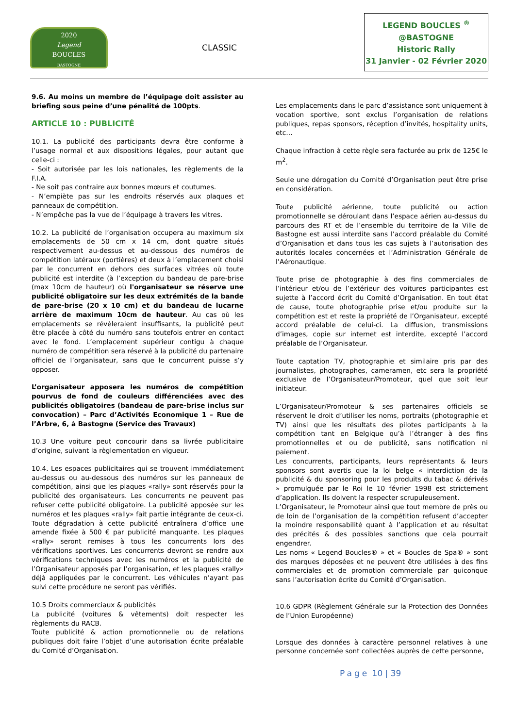2020
Legend
BOUCLES
BASTOGNE
CLASSIC
LEGEND BOUCLES <sup>®</sup>
@BASTOGNE
Historic Rally
31 Janvier - 02 Février 2020
9.6. Au moins un membre de l’équipage doit assister au briefing sous peine d’une pénalité de 100pts.
ARTICLE 10 : PUBLICITÉ
10.1. La publicité des participants devra être conforme à l’usage normal et aux dispositions légales, pour autant que celle-ci :
- Soit autorisée par les lois nationales, les règlements de la F.I.A.
- Ne soit pas contraire aux bonnes mœurs et coutumes.
- N’empiète pas sur les endroits réservés aux plaques et panneaux de compétition.
- N’empêche pas la vue de l’équipage à travers les vitres.
10.2. La publicité de l’organisation occupera au maximum six emplacements de 50 cm x 14 cm, dont quatre situés respectivement au-dessus et au-dessous des numéros de compétition latéraux (portières) et deux à l’emplacement choisi par le concurrent en dehors des surfaces vitrées où toute publicité est interdite (à l’exception du bandeau de pare-brise (max 10cm de hauteur) où l'organisateur se réserve une publicité obligatoire sur les deux extrémités de la bande de pare-brise (20 x 10 cm) et du bandeau de lucarne arrière de maximum 10cm de hauteur. Au cas où les emplacements se révèleraient insuffisants, la publicité peut être placée à côté du numéro sans toutefois entrer en contact avec le fond. L’emplacement supérieur contigu à chaque numéro de compétition sera réservé à la publicité du partenaire officiel de l’organisateur, sans que le concurrent puisse s’y opposer.
L’organisateur apposera les numéros de compétition pourvus de fond de couleurs différenciées avec des publicités obligatoires (bandeau de pare-brise inclus sur convocation) – Parc d’Activités Economique 1 – Rue de l’Arbre, 6, à Bastogne (Service des Travaux)
10.3 Une voiture peut concourir dans sa livrée publicitaire d’origine, suivant la règlementation en vigueur.
10.4. Les espaces publicitaires qui se trouvent immédiatement au-dessus ou au-dessous des numéros sur les panneaux de compétition, ainsi que les plaques «rally» sont réservés pour la publicité des organisateurs. Les concurrents ne peuvent pas refuser cette publicité obligatoire. La publicité apposée sur les numéros et les plaques «rally» fait partie intégrante de ceux-ci. Toute dégradation à cette publicité entraînera d’office une amende fixée à 500 € par publicité manquante. Les plaques «rally» seront remises à tous les concurrents lors des vérifications sportives. Les concurrents devront se rendre aux vérifications techniques avec les numéros et la publicité de l’Organisateur apposés par l’organisation, et les plaques «rally» déjà appliquées par le concurrent. Les véhicules n’ayant pas suivi cette procédure ne seront pas vérifiés.
10.5 Droits commerciaux & publicités
La publicité (voitures & vêtements) doit respecter les règlements du RACB.
Toute publicité & action promotionnelle ou de relations publiques doit faire l’objet d’une autorisation écrite préalable du Comité d’Organisation.
Les emplacements dans le parc d’assistance sont uniquement à vocation sportive, sont exclus l’organisation de relations publiques, repas sponsors, réception d’invités, hospitality units, etc…
Chaque infraction à cette règle sera facturée au prix de 125€ le m<sup>2</sup>.
Seule une dérogation du Comité d’Organisation peut être prise en considération.
Toute publicité aérienne, toute publicité ou action promotionnelle se déroulant dans l’espace aérien au-dessus du parcours des RT et de l’ensemble du territoire de la Ville de Bastogne est aussi interdite sans l’accord préalable du Comité d’Organisation et dans tous les cas sujets à l’autorisation des autorités locales concernées et l’Administration Générale de l’Aéronautique.
Toute prise de photographie à des fins commerciales de l’intérieur et/ou de l’extérieur des voitures participantes est sujette à l’accord écrit du Comité d’Organisation. En tout état de cause, toute photographie prise et/ou produite sur la compétition est et reste la propriété de l’Organisateur, excepté accord préalable de celui-ci. La diffusion, transmissions d’images, copie sur internet est interdite, excepté l’accord préalable de l’Organisateur.
Toute captation TV, photographie et similaire pris par des journalistes, photographes, cameramen, etc sera la propriété exclusive de l’Organisateur/Promoteur, quel que soit leur initiateur.
L’Organisateur/Promoteur & ses partenaires officiels se réservent le droit d’utiliser les noms, portraits (photographie et TV) ainsi que les résultats des pilotes participants à la compétition tant en Belgique qu’à l’étranger à des fins promotionnelles et ou de publicité, sans notification ni paiement.
Les concurrents, participants, leurs représentants & leurs sponsors sont avertis que la loi belge « interdiction de la publicité & du sponsoring pour les produits du tabac & dérivés » promulguée par le Roi le 10 février 1998 est strictement d’application. Ils doivent la respecter scrupuleusement.
L’Organisateur, le Promoteur ainsi que tout membre de près ou de loin de l’organisation de la compétition refusent d’accepter la moindre responsabilité quant à l’application et au résultat des précités & des possibles sanctions que cela pourrait engendrer.
Les noms « Legend Boucles® » et « Boucles de Spa® » sont des marques déposées et ne peuvent être utilisées à des fins commerciales et de promotion commerciale par quiconque sans l’autorisation écrite du Comité d’Organisation.
10.6 GDPR (Règlement Générale sur la Protection des Données de l’Union Européenne)
Lorsque des données à caractère personnel relatives à une personne concernée sont collectées auprès de cette personne,
Page 10 | 39